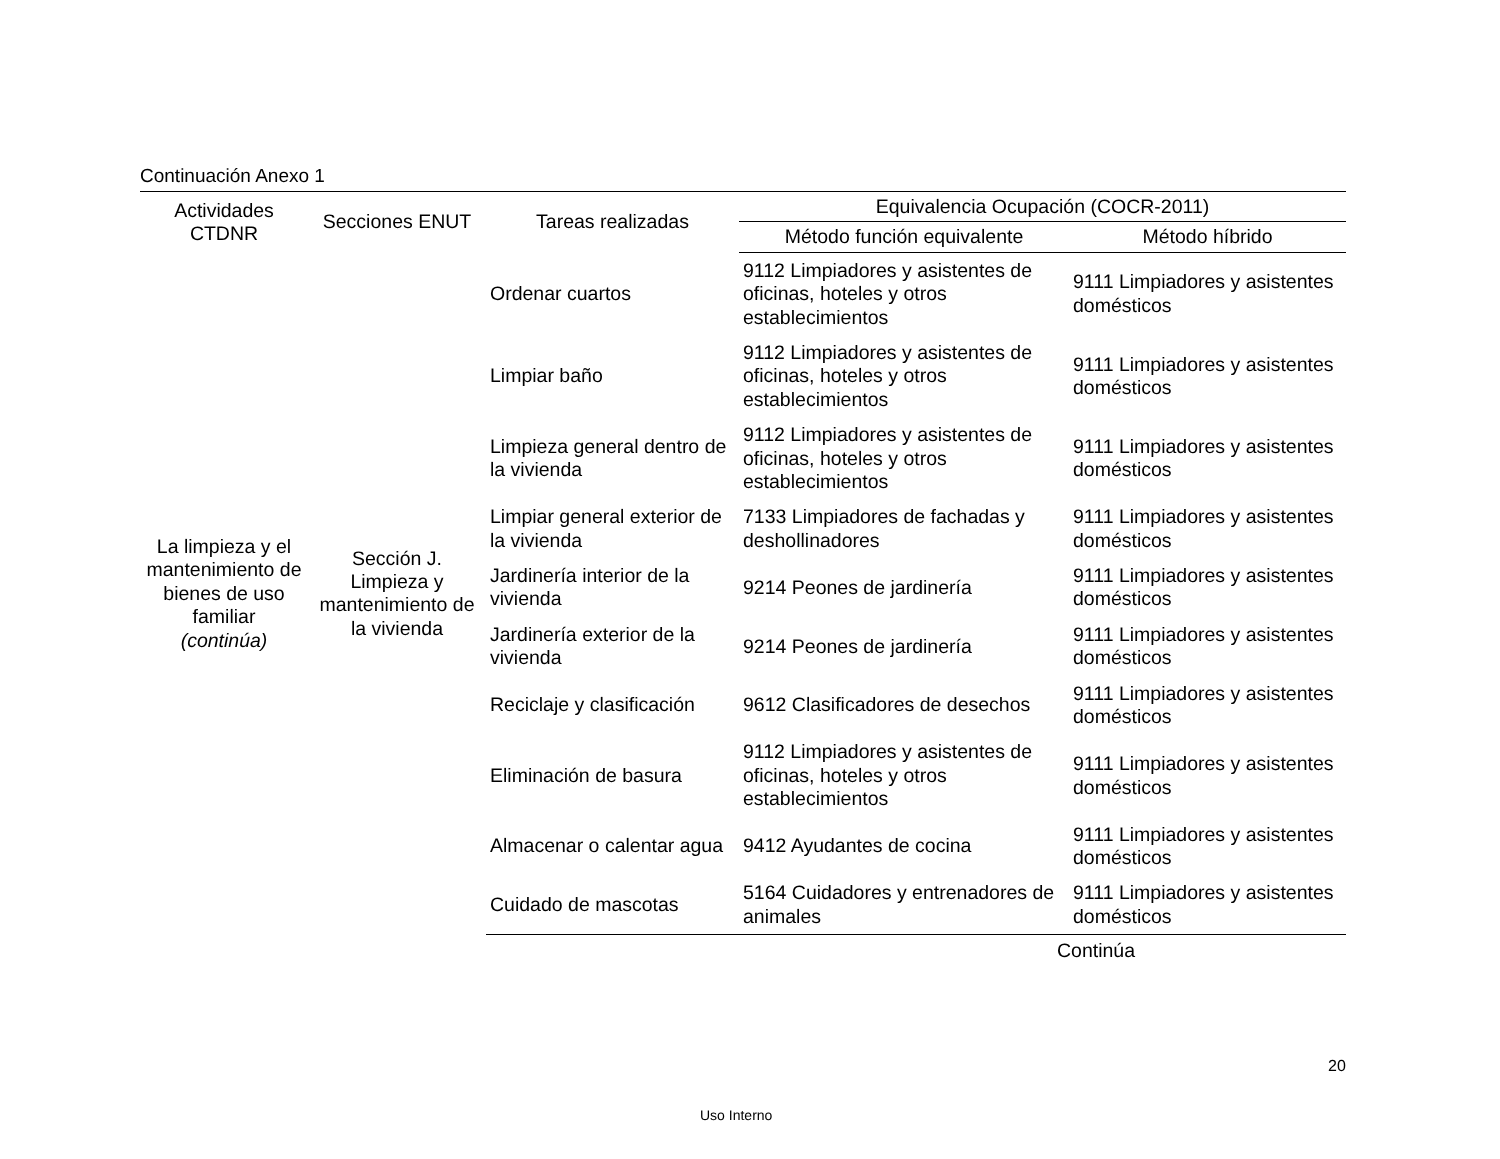Continuación Anexo 1
| Actividades CTDNR | Secciones ENUT | Tareas realizadas | Equivalencia Ocupación (COCR-2011) | |
| --- | --- | --- | --- | --- |
| | | | Método función equivalente | Método híbrido |
| La limpieza y el mantenimiento de bienes de uso familiar (continúa) | Sección J. Limpieza y mantenimiento de la vivienda | Ordenar cuartos | 9112 Limpiadores y asistentes de oficinas, hoteles y otros establecimientos | 9111 Limpiadores y asistentes domésticos |
| | | Limpiar baño | 9112 Limpiadores y asistentes de oficinas, hoteles y otros establecimientos | 9111 Limpiadores y asistentes domésticos |
| | | Limpieza general dentro de la vivienda | 9112 Limpiadores y asistentes de oficinas, hoteles y otros establecimientos | 9111 Limpiadores y asistentes domésticos |
| | | Limpiar general exterior de la vivienda | 7133 Limpiadores de fachadas y deshollinadores | 9111 Limpiadores y asistentes domésticos |
| | | Jardinería interior de la vivienda | 9214 Peones de jardinería | 9111 Limpiadores y asistentes domésticos |
| | | Jardinería exterior de la vivienda | 9214 Peones de jardinería | 9111 Limpiadores y asistentes domésticos |
| | | Reciclaje y clasificación | 9612 Clasificadores de desechos | 9111 Limpiadores y asistentes domésticos |
| | | Eliminación de basura | 9112 Limpiadores y asistentes de oficinas, hoteles y otros establecimientos | 9111 Limpiadores y asistentes domésticos |
| | | Almacenar o calentar agua | 9412 Ayudantes de cocina | 9111 Limpiadores y asistentes domésticos |
| | | Cuidado de mascotas | 5164 Cuidadores y entrenadores de animales | 9111 Limpiadores y asistentes domésticos |
Continúa
20
Uso Interno